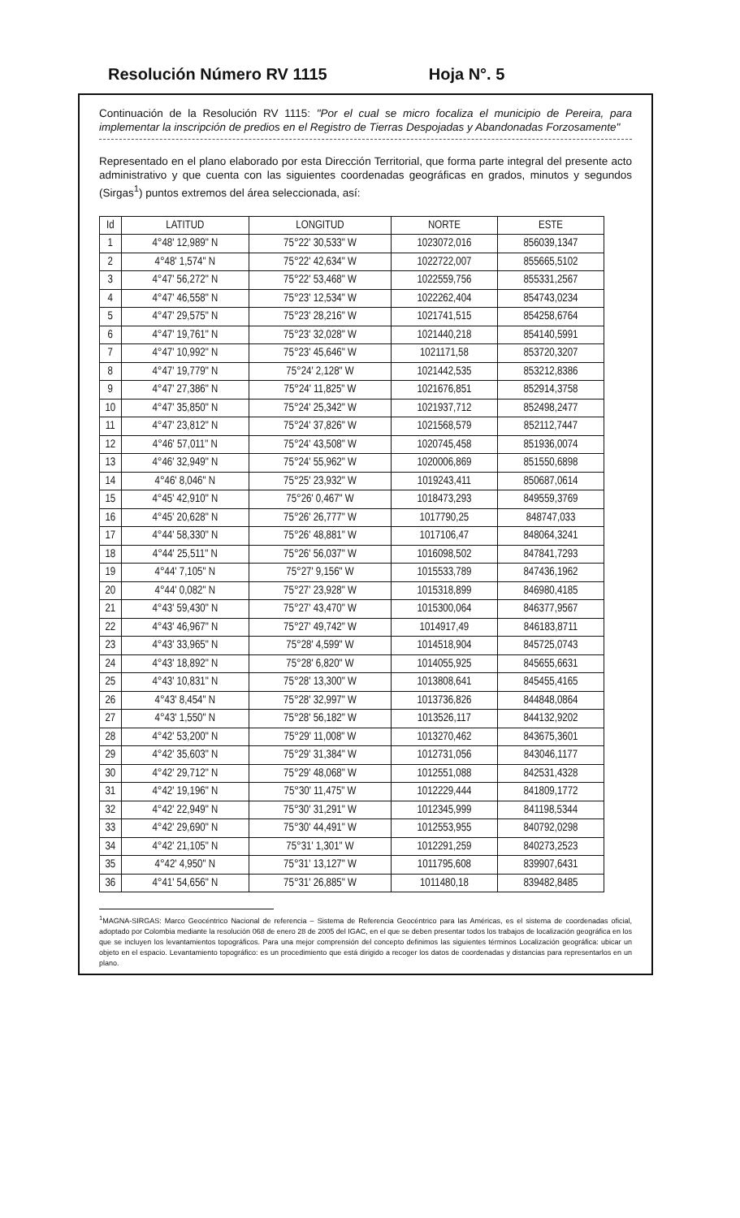Resolución Número RV 1115 Hoja N°. 5
Continuación de la Resolución RV 1115: "Por el cual se micro focaliza el municipio de Pereira, para implementar la inscripción de predios en el Registro de Tierras Despojadas y Abandonadas Forzosamente"
Representado en el plano elaborado por esta Dirección Territorial, que forma parte integral del presente acto administrativo y que cuenta con las siguientes coordenadas geográficas en grados, minutos y segundos (Sirgas<sup>1</sup>) puntos extremos del área seleccionada, así:
| Id | LATITUD | LONGITUD | NORTE | ESTE |
| --- | --- | --- | --- | --- |
| 1 | 4°48' 12,989" N | 75°22' 30,533" W | 1023072,016 | 856039,1347 |
| 2 | 4°48' 1,574" N | 75°22' 42,634" W | 1022722,007 | 855665,5102 |
| 3 | 4°47' 56,272" N | 75°22' 53,468" W | 1022559,756 | 855331,2567 |
| 4 | 4°47' 46,558" N | 75°23' 12,534" W | 1022262,404 | 854743,0234 |
| 5 | 4°47' 29,575" N | 75°23' 28,216" W | 1021741,515 | 854258,6764 |
| 6 | 4°47' 19,761" N | 75°23' 32,028" W | 1021440,218 | 854140,5991 |
| 7 | 4°47' 10,992" N | 75°23' 45,646" W | 1021171,58 | 853720,3207 |
| 8 | 4°47' 19,779" N | 75°24' 2,128" W | 1021442,535 | 853212,8386 |
| 9 | 4°47' 27,386" N | 75°24' 11,825" W | 1021676,851 | 852914,3758 |
| 10 | 4°47' 35,850" N | 75°24' 25,342" W | 1021937,712 | 852498,2477 |
| 11 | 4°47' 23,812" N | 75°24' 37,826" W | 1021568,579 | 852112,7447 |
| 12 | 4°46' 57,011" N | 75°24' 43,508" W | 1020745,458 | 851936,0074 |
| 13 | 4°46' 32,949" N | 75°24' 55,962" W | 1020006,869 | 851550,6898 |
| 14 | 4°46' 8,046" N | 75°25' 23,932" W | 1019243,411 | 850687,0614 |
| 15 | 4°45' 42,910" N | 75°26' 0,467" W | 1018473,293 | 849559,3769 |
| 16 | 4°45' 20,628" N | 75°26' 26,777" W | 1017790,25 | 848747,033 |
| 17 | 4°44' 58,330" N | 75°26' 48,881" W | 1017106,47 | 848064,3241 |
| 18 | 4°44' 25,511" N | 75°26' 56,037" W | 1016098,502 | 847841,7293 |
| 19 | 4°44' 7,105" N | 75°27' 9,156" W | 1015533,789 | 847436,1962 |
| 20 | 4°44' 0,082" N | 75°27' 23,928" W | 1015318,899 | 846980,4185 |
| 21 | 4°43' 59,430" N | 75°27' 43,470" W | 1015300,064 | 846377,9567 |
| 22 | 4°43' 46,967" N | 75°27' 49,742" W | 1014917,49 | 846183,8711 |
| 23 | 4°43' 33,965" N | 75°28' 4,599" W | 1014518,904 | 845725,0743 |
| 24 | 4°43' 18,892" N | 75°28' 6,820" W | 1014055,925 | 845655,6631 |
| 25 | 4°43' 10,831" N | 75°28' 13,300" W | 1013808,641 | 845455,4165 |
| 26 | 4°43' 8,454" N | 75°28' 32,997" W | 1013736,826 | 844848,0864 |
| 27 | 4°43' 1,550" N | 75°28' 56,182" W | 1013526,117 | 844132,9202 |
| 28 | 4°42' 53,200" N | 75°29' 11,008" W | 1013270,462 | 843675,3601 |
| 29 | 4°42' 35,603" N | 75°29' 31,384" W | 1012731,056 | 843046,1177 |
| 30 | 4°42' 29,712" N | 75°29' 48,068" W | 1012551,088 | 842531,4328 |
| 31 | 4°42' 19,196" N | 75°30' 11,475" W | 1012229,444 | 841809,1772 |
| 32 | 4°42' 22,949" N | 75°30' 31,291" W | 1012345,999 | 841198,5344 |
| 33 | 4°42' 29,690" N | 75°30' 44,491" W | 1012553,955 | 840792,0298 |
| 34 | 4°42' 21,105" N | 75°31' 1,301" W | 1012291,259 | 840273,2523 |
| 35 | 4°42' 4,950" N | 75°31' 13,127" W | 1011795,608 | 839907,6431 |
| 36 | 4°41' 54,656" N | 75°31' 26,885" W | 1011480,18 | 839482,8485 |
<sup>1</sup> MAGNA-SIRGAS: Marco Geocéntrico Nacional de referencia – Sistema de Referencia Geocéntrico para las Américas, es el sistema de coordenadas oficial, adoptado por Colombia mediante la resolución 068 de enero 28 de 2005 del IGAC, en el que se deben presentar todos los trabajos de localización geográfica en los que se incluyen los levantamientos topográficos. Para una mejor comprensión del concepto definimos las siguientes términos Localización geográfica: ubicar un objeto en el espacio. Levantamiento topográfico: es un procedimiento que está dirigido a recoger los datos de coordenadas y distancias para representarlos en un plano.